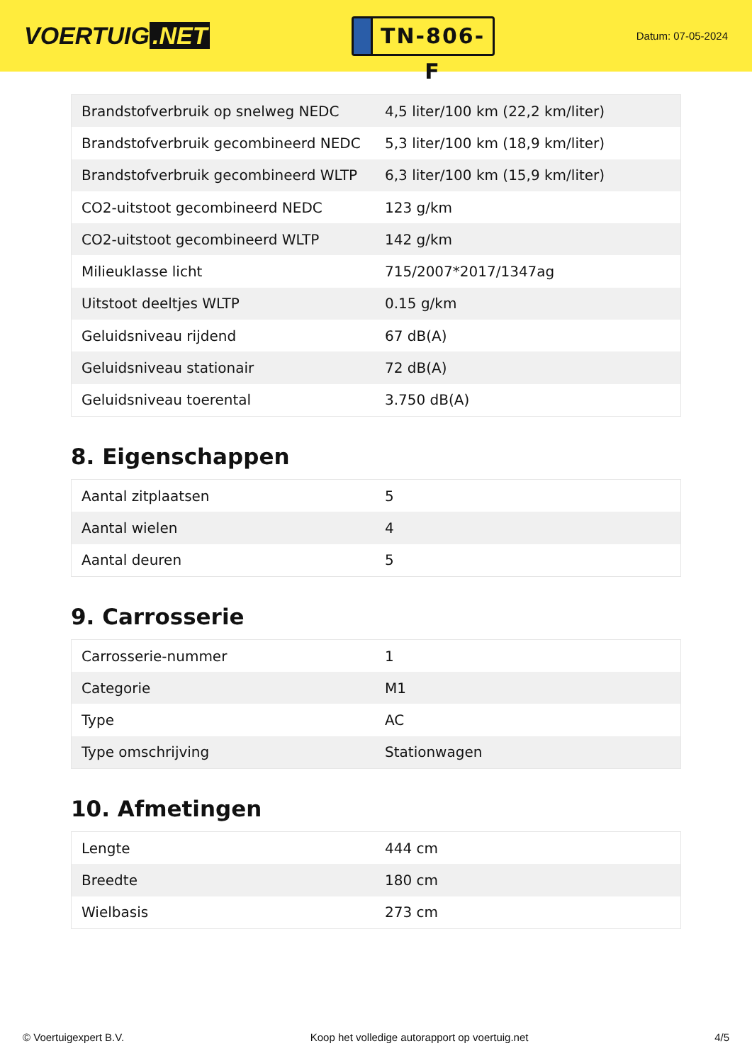VOERTUIG.NET
TN-806-F
Datum: 07-05-2024
| Brandstofverbruik op snelweg NEDC | 4,5 liter/100 km (22,2 km/liter) |
| Brandstofverbruik gecombineerd NEDC | 5,3 liter/100 km (18,9 km/liter) |
| Brandstofverbruik gecombineerd WLTP | 6,3 liter/100 km (15,9 km/liter) |
| CO2-uitstoot gecombineerd NEDC | 123 g/km |
| CO2-uitstoot gecombineerd WLTP | 142 g/km |
| Milieuklasse licht | 715/2007*2017/1347ag |
| Uitstoot deeltjes WLTP | 0.15 g/km |
| Geluidsniveau rijdend | 67 dB(A) |
| Geluidsniveau stationair | 72 dB(A) |
| Geluidsniveau toerental | 3.750 dB(A) |
8. Eigenschappen
| Aantal zitplaatsen | 5 |
| Aantal wielen | 4 |
| Aantal deuren | 5 |
9. Carrosserie
| Carrosserie-nummer | 1 |
| Categorie | M1 |
| Type | AC |
| Type omschrijving | Stationwagen |
10. Afmetingen
| Lengte | 444 cm |
| Breedte | 180 cm |
| Wielbasis | 273 cm |
© Voertuigexpert B.V. Koop het volledige autorapport op voertuig.net 4/5